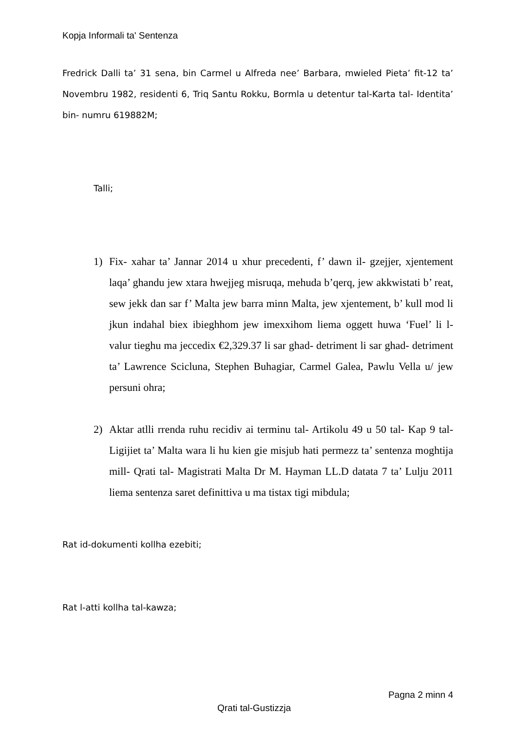Kopja Informali ta' Sentenza
Fredrick Dalli ta’ 31 sena, bin Carmel u Alfreda nee’ Barbara, mwieled Pieta’ fit-12 ta’ Novembru 1982, residenti 6, Triq Santu Rokku, Bormla u detentur tal-Karta tal- Identita’ bin- numru 619882M;
Talli;
1) Fix- xahar ta’ Jannar 2014 u xhur precedenti, f’ dawn il- gzejjer, xjentement laqa’ ghandu jew xtara hwejjeg misruqa, mehuda b’qerq, jew akkwistati b’ reat, sew jekk dan sar f’ Malta jew barra minn Malta, jew xjentement, b’ kull mod li jkun indahal biex ibieghhom jew imexxihom liema oggett huwa ‘Fuel’ li l- valur tieghu ma jeccedix €2,329.37 li sar ghad- detriment li sar ghad- detriment ta’ Lawrence Scicluna, Stephen Buhagiar, Carmel Galea, Pawlu Vella u/ jew persuni ohra;
2) Aktar atlli rrenda ruhu recidiv ai terminu tal- Artikolu 49 u 50 tal- Kap 9 tal- Ligijiet ta’ Malta wara li hu kien gie misjub hati permezz ta’ sentenza moghtija mill- Qrati tal- Magistrati Malta Dr M. Hayman LL.D datata 7 ta’ Lulju 2011 liema sentenza saret definittiva u ma tistax tigi mibdula;
Rat id-dokumenti kollha ezebiti;
Rat l-atti kollha tal-kawza;
Pagna 2 minn 4
Qrati tal-Gustizzja